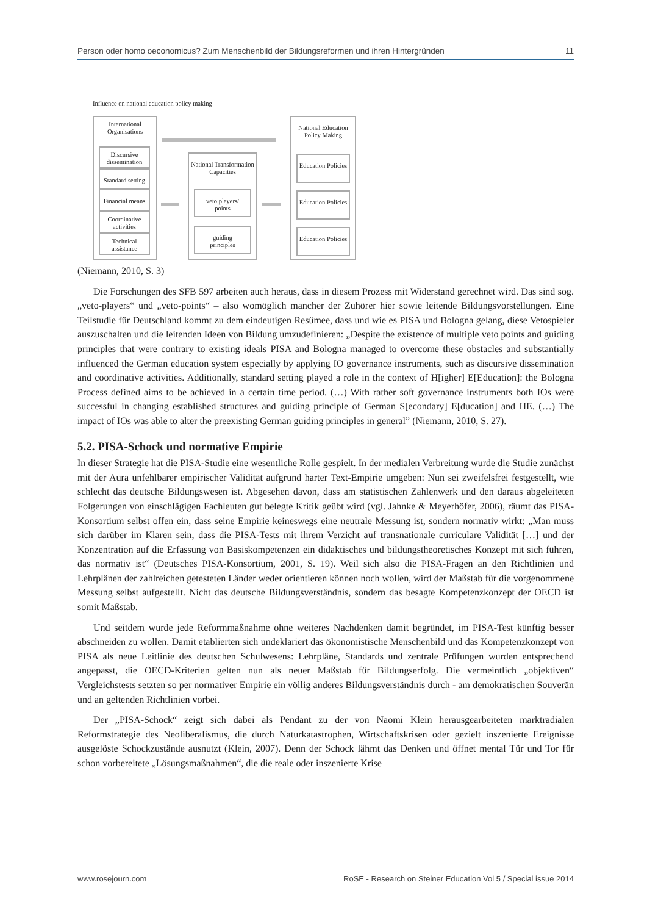Person oder homo oeconomicus? Zum Menschenbild der Bildungsreformen und ihren Hintergründen 11
Influence on national education policy making
International
Organisations
Discursive dissemination
Standard setting
Financial means
Coordinative activities
Technical assistance
National Transformation Capacities
veto players/
points
guiding
principles
National Education Policy Making
Education Policies
Education Policies
Education Policies
(Niemann, 2010, S. 3)
Die Forschungen des SFB 597 arbeiten auch heraus, dass in diesem Prozess mit Widerstand gerechnet wird. Das sind sog. „veto-players“ und „veto-points“ – also womöglich mancher der Zuhörer hier sowie leitende Bildungsvorstellungen. Eine Teilstudie für Deutschland kommt zu dem eindeutigen Resümee, dass und wie es PISA und Bologna gelang, diese Vetospieler auszuschalten und die leitenden Ideen von Bildung umzudefinieren: „Despite the existence of multiple veto points and guiding principles that were contrary to existing ideals PISA and Bologna managed to overcome these obstacles and substantially influenced the German education system especially by applying IO governance instruments, such as discursive dissemination and coordinative activities. Additionally, standard setting played a role in the context of H[igher] E[Education]: the Bologna Process defined aims to be achieved in a certain time period. (…) With rather soft governance instruments both IOs were successful in changing established structures and guiding principle of German S[econdary] E[ducation] and HE. (…) The impact of IOs was able to alter the preexisting German guiding principles in general” (Niemann, 2010, S. 27).
5.2. PISA-Schock und normative Empirie
In dieser Strategie hat die PISA-Studie eine wesentliche Rolle gespielt. In der medialen Verbreitung wurde die Studie zunächst mit der Aura unfehlbarer empirischer Validität aufgrund harter Text-Empirie umgeben: Nun sei zweifelsfrei festgestellt, wie schlecht das deutsche Bildungswesen ist. Abgesehen davon, dass am statistischen Zahlenwerk und den daraus abgeleiteten Folgerungen von einschlägigen Fachleuten gut belegte Kritik geübt wird (vgl. Jahnke & Meyerhöfer, 2006), räumt das PISA-Konsortium selbst offen ein, dass seine Empirie keineswegs eine neutrale Messung ist, sondern normativ wirkt: „Man muss sich darüber im Klaren sein, dass die PISA-Tests mit ihrem Verzicht auf transnationale curriculare Validität […] und der Konzentration auf die Erfassung von Basiskompetenzen ein didaktisches und bildungstheoretisches Konzept mit sich führen, das normativ ist“ (Deutsches PISA-Konsortium, 2001, S. 19). Weil sich also die PISA-Fragen an den Richtlinien und Lehrplänen der zahlreichen getesteten Länder weder orientieren können noch wollen, wird der Maßstab für die vorgenommene Messung selbst aufgestellt. Nicht das deutsche Bildungsverständnis, sondern das besagte Kompetenzkonzept der OECD ist somit Maßstab.
Und seitdem wurde jede Reformmaßnahme ohne weiteres Nachdenken damit begründet, im PISA-Test künftig besser abschneiden zu wollen. Damit etablierten sich undeklariert das ökonomistische Menschenbild und das Kompetenzkonzept von PISA als neue Leitlinie des deutschen Schulwesens: Lehrpläne, Standards und zentrale Prüfungen wurden entsprechend angepasst, die OECD-Kriterien gelten nun als neuer Maßstab für Bildungserfolg. Die vermeintlich „objektiven“ Vergleichstests setzten so per normativer Empirie ein völlig anderes Bildungsverständnis durch - am demokratischen Souverän und an geltenden Richtlinien vorbei.
Der „PISA-Schock“ zeigt sich dabei als Pendant zu der von Naomi Klein herausgearbeiteten marktradialen Reformstrategie des Neoliberalismus, die durch Naturkatastrophen, Wirtschaftskrisen oder gezielt inszenierte Ereignisse ausgelöste Schockzustände ausnutzt (Klein, 2007). Denn der Schock lähmt das Denken und öffnet mental Tür und Tor für schon vorbereitete „Lösungsmaßnahmen“, die die reale oder inszenierte Krise
www.rosejourn.com RoSE - Research on Steiner Education Vol 5 / Special issue 2014